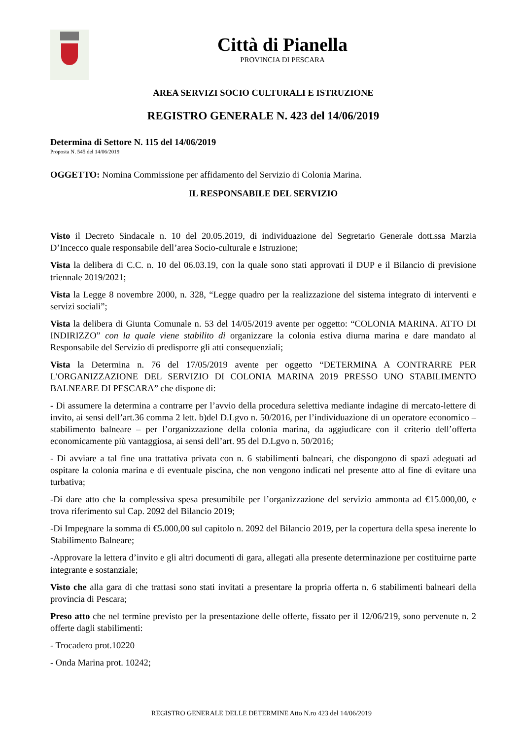Città di Pianella
PROVINCIA DI PESCARA
AREA SERVIZI SOCIO CULTURALI E ISTRUZIONE
REGISTRO GENERALE N. 423 del 14/06/2019
Determina di Settore N. 115 del 14/06/2019
Proposta N. 545 del 14/06/2019
OGGETTO: Nomina Commissione per affidamento del Servizio di Colonia Marina.
IL RESPONSABILE DEL SERVIZIO
Visto il Decreto Sindacale n. 10 del 20.05.2019, di individuazione del Segretario Generale dott.ssa Marzia D’Incecco quale responsabile dell’area Socio-culturale e Istruzione;
Vista la delibera di C.C. n. 10 del 06.03.19, con la quale sono stati approvati il DUP e il Bilancio di previsione triennale 2019/2021;
Vista la Legge 8 novembre 2000, n. 328, “Legge quadro per la realizzazione del sistema integrato di interventi e servizi sociali”;
Vista la delibera di Giunta Comunale n. 53 del 14/05/2019 avente per oggetto: “COLONIA MARINA. ATTO DI INDIRIZZO” con la quale viene stabilito di organizzare la colonia estiva diurna marina e dare mandato al Responsabile del Servizio di predisporre gli atti consequenziali;
Vista la Determina n. 76 del 17/05/2019 avente per oggetto “DETERMINA A CONTRARRE PER L'ORGANIZZAZIONE DEL SERVIZIO DI COLONIA MARINA 2019 PRESSO UNO STABILIMENTO BALNEARE DI PESCARA” che dispone di:
- Di assumere la determina a contrarre per l’avvio della procedura selettiva mediante indagine di mercato-lettere di invito, ai sensi dell’art.36 comma 2 lett. b)del D.Lgvo n. 50/2016, per l’individuazione di un operatore economico – stabilimento balneare – per l’organizzazione della colonia marina, da aggiudicare con il criterio dell’offerta economicamente più vantaggiosa, ai sensi dell’art. 95 del D.Lgvo n. 50/2016;
- Di avviare a tal fine una trattativa privata con n. 6 stabilimenti balneari, che dispongono di spazi adeguati ad ospitare la colonia marina e di eventuale piscina, che non vengono indicati nel presente atto al fine di evitare una turbativa;
-Di dare atto che la complessiva spesa presumibile per l’organizzazione del servizio ammonta ad €15.000,00, e trova riferimento sul Cap. 2092 del Bilancio 2019;
-Di Impegnare la somma di €5.000,00 sul capitolo n. 2092 del Bilancio 2019, per la copertura della spesa inerente lo Stabilimento Balneare;
-Approvare la lettera d’invito e gli altri documenti di gara, allegati alla presente determinazione per costituirne parte integrante e sostanziale;
Visto che alla gara di che trattasi sono stati invitati a presentare la propria offerta n. 6 stabilimenti balneari della provincia di Pescara;
Preso atto che nel termine previsto per la presentazione delle offerte, fissato per il 12/06/219, sono pervenute n. 2 offerte dagli stabilimenti:
- Trocadero prot.10220
- Onda Marina prot. 10242;
REGISTRO GENERALE DELLE DETERMINE Atto N.ro 423 del 14/06/2019